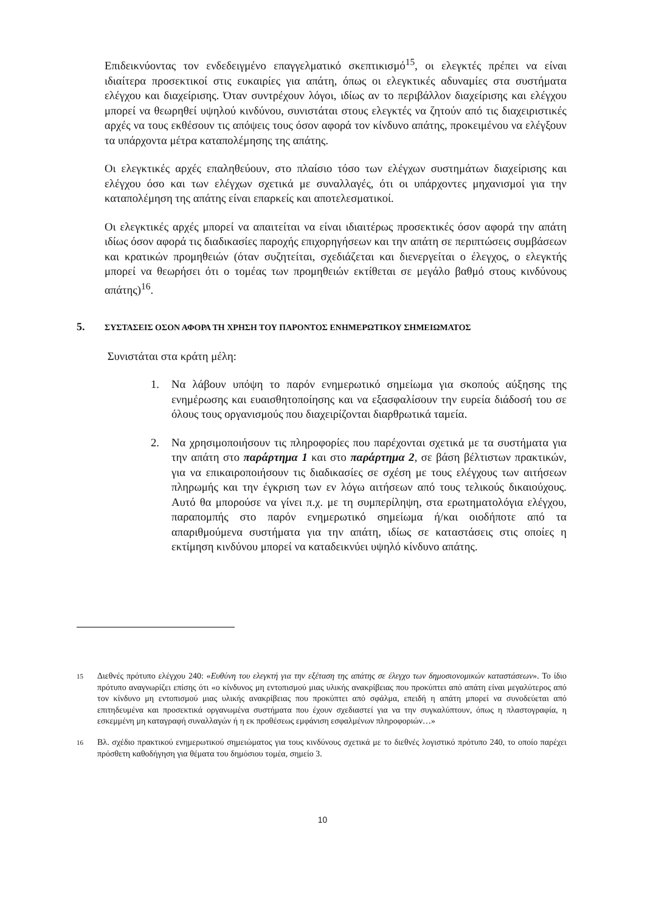Επιδεικνύοντας τον ενδεδειγμένο επαγγελματικό σκεπτικισμό<sup>15</sup>, οι ελεγκτές πρέπει να είναι ιδιαίτερα προσεκτικοί στις ευκαιρίες για απάτη, όπως οι ελεγκτικές αδυναμίες στα συστήματα ελέγχου και διαχείρισης. Όταν συντρέχουν λόγοι, ιδίως αν το περιβάλλον διαχείρισης και ελέγχου μπορεί να θεωρηθεί υψηλού κινδύνου, συνιστάται στους ελεγκτές να ζητούν από τις διαχειριστικές αρχές να τους εκθέσουν τις απόψεις τους όσον αφορά τον κίνδυνο απάτης, προκειμένου να ελέγξουν τα υπάρχοντα μέτρα καταπολέμησης της απάτης.
Οι ελεγκτικές αρχές επαληθεύουν, στο πλαίσιο τόσο των ελέγχων συστημάτων διαχείρισης και ελέγχου όσο και των ελέγχων σχετικά με συναλλαγές, ότι οι υπάρχοντες μηχανισμοί για την καταπολέμηση της απάτης είναι επαρκείς και αποτελεσματικοί.
Οι ελεγκτικές αρχές μπορεί να απαιτείται να είναι ιδιαιτέρως προσεκτικές όσον αφορά την απάτη ιδίως όσον αφορά τις διαδικασίες παροχής επιχορηγήσεων και την απάτη σε περιπτώσεις συμβάσεων και κρατικών προμηθειών (όταν συζητείται, σχεδιάζεται και διενεργείται ο έλεγχος, ο ελεγκτής μπορεί να θεωρήσει ότι ο τομέας των προμηθειών εκτίθεται σε μεγάλο βαθμό στους κινδύνους απάτης)<sup>16</sup>.
5. ΣΥΣΤΑΣΕΙΣ ΟΣΟΝ ΑΦΟΡΑ ΤΗ ΧΡΗΣΗ ΤΟΥ ΠΑΡΟΝΤΟΣ ΕΝΗΜΕΡΩΤΙΚΟΥ ΣΗΜΕΙΩΜΑΤΟΣ
Συνιστάται στα κράτη μέλη:
1. Να λάβουν υπόψη το παρόν ενημερωτικό σημείωμα για σκοπούς αύξησης της ενημέρωσης και ευαισθητοποίησης και να εξασφαλίσουν την ευρεία διάδοσή του σε όλους τους οργανισμούς που διαχειρίζονται διαρθρωτικά ταμεία.
2. Να χρησιμοποιήσουν τις πληροφορίες που παρέχονται σχετικά με τα συστήματα για την απάτη στο παράρτημα 1 και στο παράρτημα 2, σε βάση βέλτιστων πρακτικών, για να επικαιροποιήσουν τις διαδικασίες σε σχέση με τους ελέγχους των αιτήσεων πληρωμής και την έγκριση των εν λόγω αιτήσεων από τους τελικούς δικαιούχους. Αυτό θα μπορούσε να γίνει π.χ. με τη συμπερίληψη, στα ερωτηματολόγια ελέγχου, παραπομπής στο παρόν ενημερωτικό σημείωμα ή/και οιοδήποτε από τα απαριθμούμενα συστήματα για την απάτη, ιδίως σε καταστάσεις στις οποίες η εκτίμηση κινδύνου μπορεί να καταδεικνύει υψηλό κίνδυνο απάτης.
<sup>15</sup> Διεθνές πρότυπο ελέγχου 240: «Ευθύνη του ελεγκτή για την εξέταση της απάτης σε έλεγχο των δημοσιονομικών καταστάσεων». Το ίδιο πρότυπο αναγνωρίζει επίσης ότι «ο κίνδυνος μη εντοπισμού μιας υλικής ανακρίβειας που προκύπτει από απάτη είναι μεγαλύτερος από τον κίνδυνο μη εντοπισμού μιας υλικής ανακρίβειας που προκύπτει από σφάλμα, επειδή η απάτη μπορεί να συνοδεύεται από επιτηδευμένα και προσεκτικά οργανωμένα συστήματα που έχουν σχεδιαστεί για να την συγκαλύπτουν, όπως η πλαστογραφία, η εσκεμμένη μη καταγραφή συναλλαγών ή η εκ προθέσεως εμφάνιση εσφαλμένων πληροφοριών…»
<sup>16</sup> Βλ. σχέδιο πρακτικού ενημερωτικού σημειώματος για τους κινδύνους σχετικά με το διεθνές λογιστικό πρότυπο 240, το οποίο παρέχει πρόσθετη καθοδήγηση για θέματα του δημόσιου τομέα, σημείο 3.
10